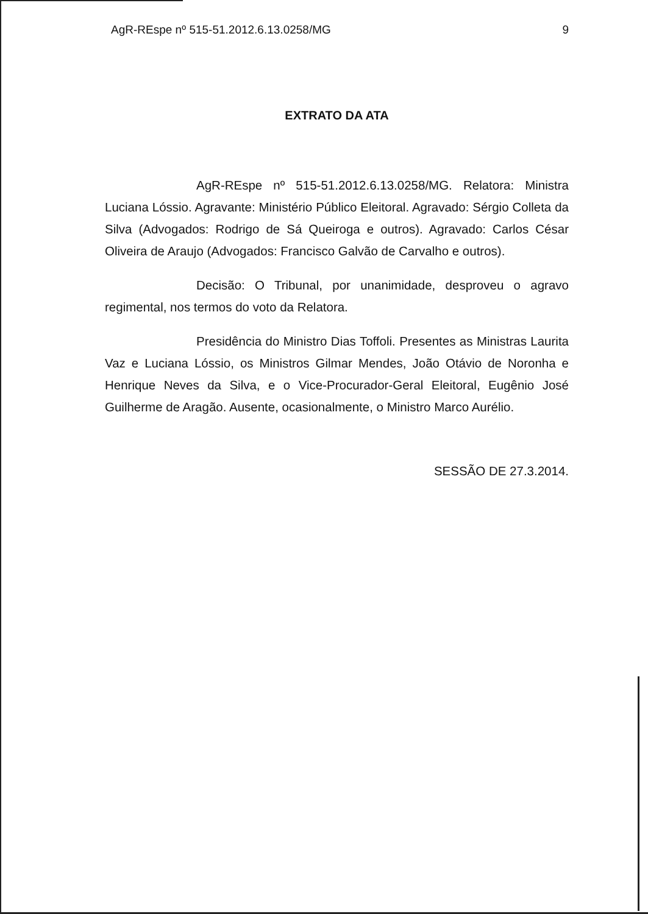AgR-REspe nº 515-51.2012.6.13.0258/MG 9
EXTRATO DA ATA
AgR-REspe nº 515-51.2012.6.13.0258/MG. Relatora: Ministra Luciana Lóssio. Agravante: Ministério Público Eleitoral. Agravado: Sérgio Colleta da Silva (Advogados: Rodrigo de Sá Queiroga e outros). Agravado: Carlos César Oliveira de Araujo (Advogados: Francisco Galvão de Carvalho e outros).
Decisão: O Tribunal, por unanimidade, desproveu o agravo regimental, nos termos do voto da Relatora.
Presidência do Ministro Dias Toffoli. Presentes as Ministras Laurita Vaz e Luciana Lóssio, os Ministros Gilmar Mendes, João Otávio de Noronha e Henrique Neves da Silva, e o Vice-Procurador-Geral Eleitoral, Eugênio José Guilherme de Aragão. Ausente, ocasionalmente, o Ministro Marco Aurélio.
SESSÃO DE 27.3.2014.